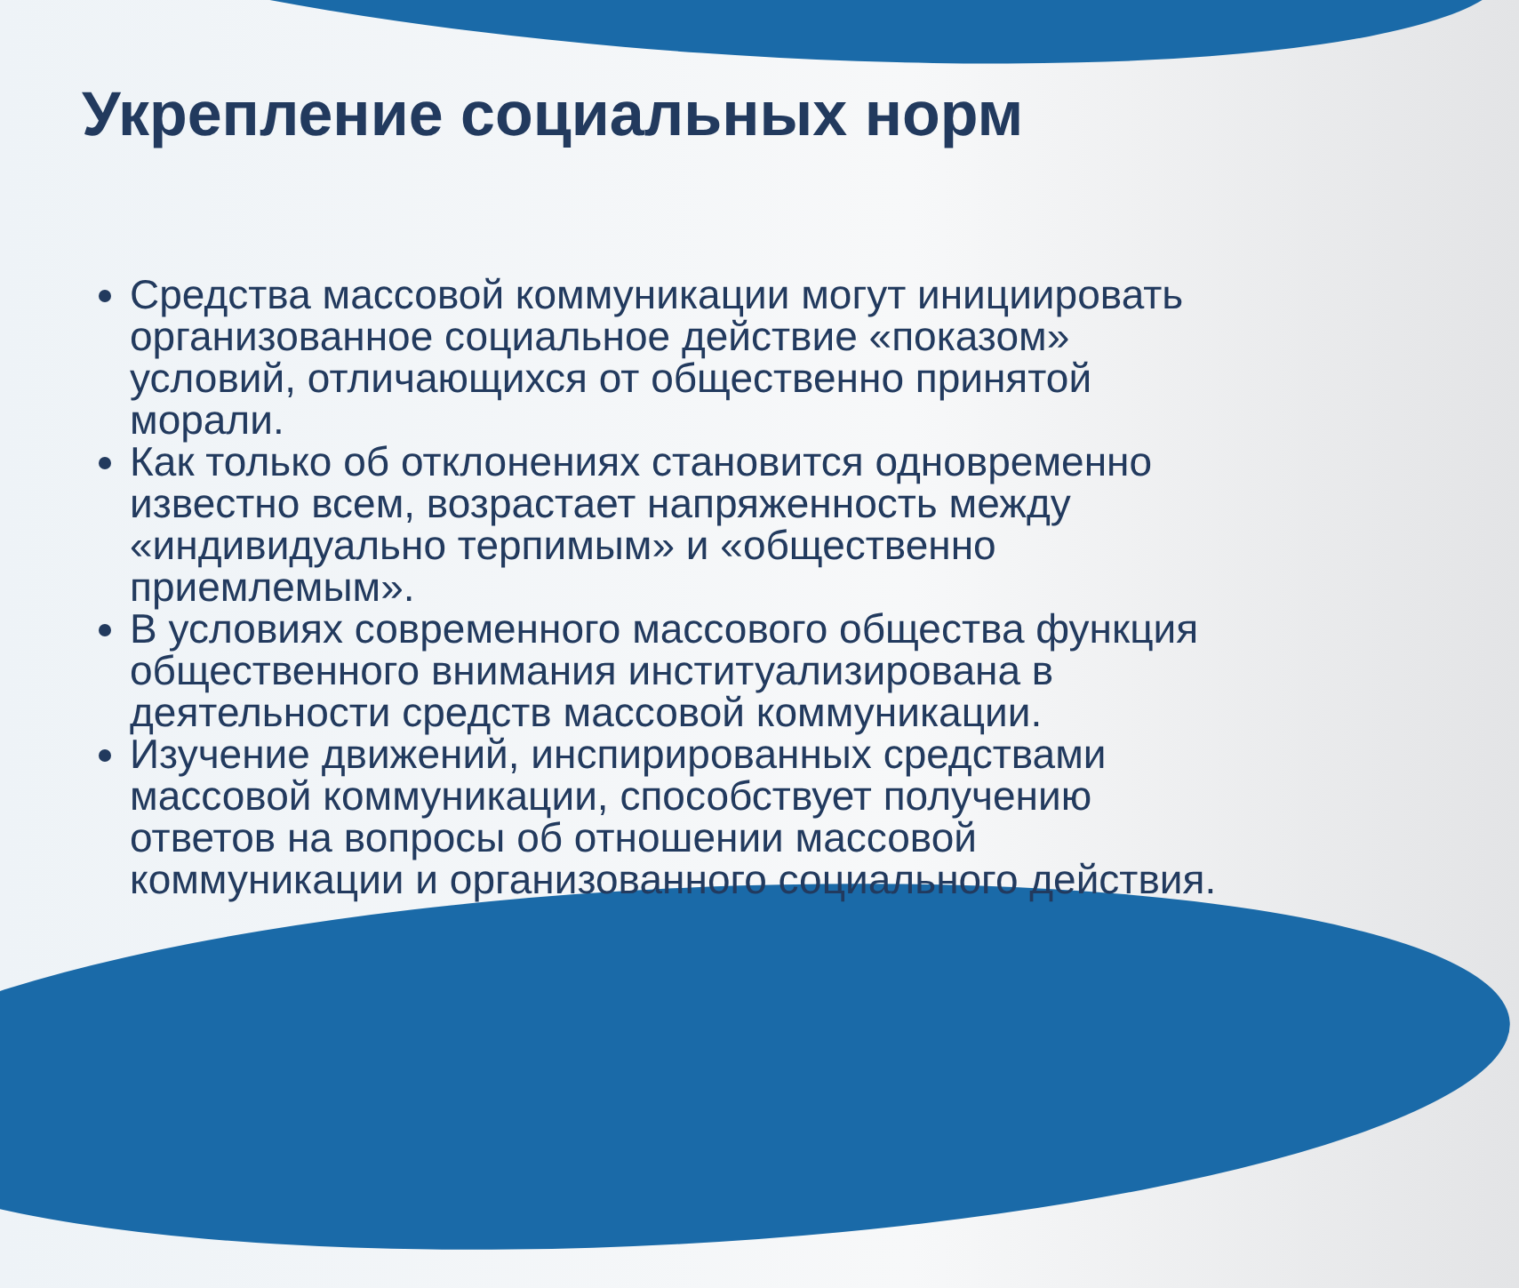Укрепление социальных норм
Средства массовой коммуникации могут инициировать организованное социальное действие «показом» условий, отличающихся от общественно принятой морали.
Как только об отклонениях становится одновременно известно всем, возрастает напряженность между «индивидуально терпимым» и «общественно приемлемым».
В условиях современного массового общества функция общественного внимания институализирована в деятельности средств массовой коммуникации.
Изучение движений, инспирированных средствами массовой коммуникации, способствует получению ответов на вопросы об отношении массовой коммуникации и организованного социального действия.